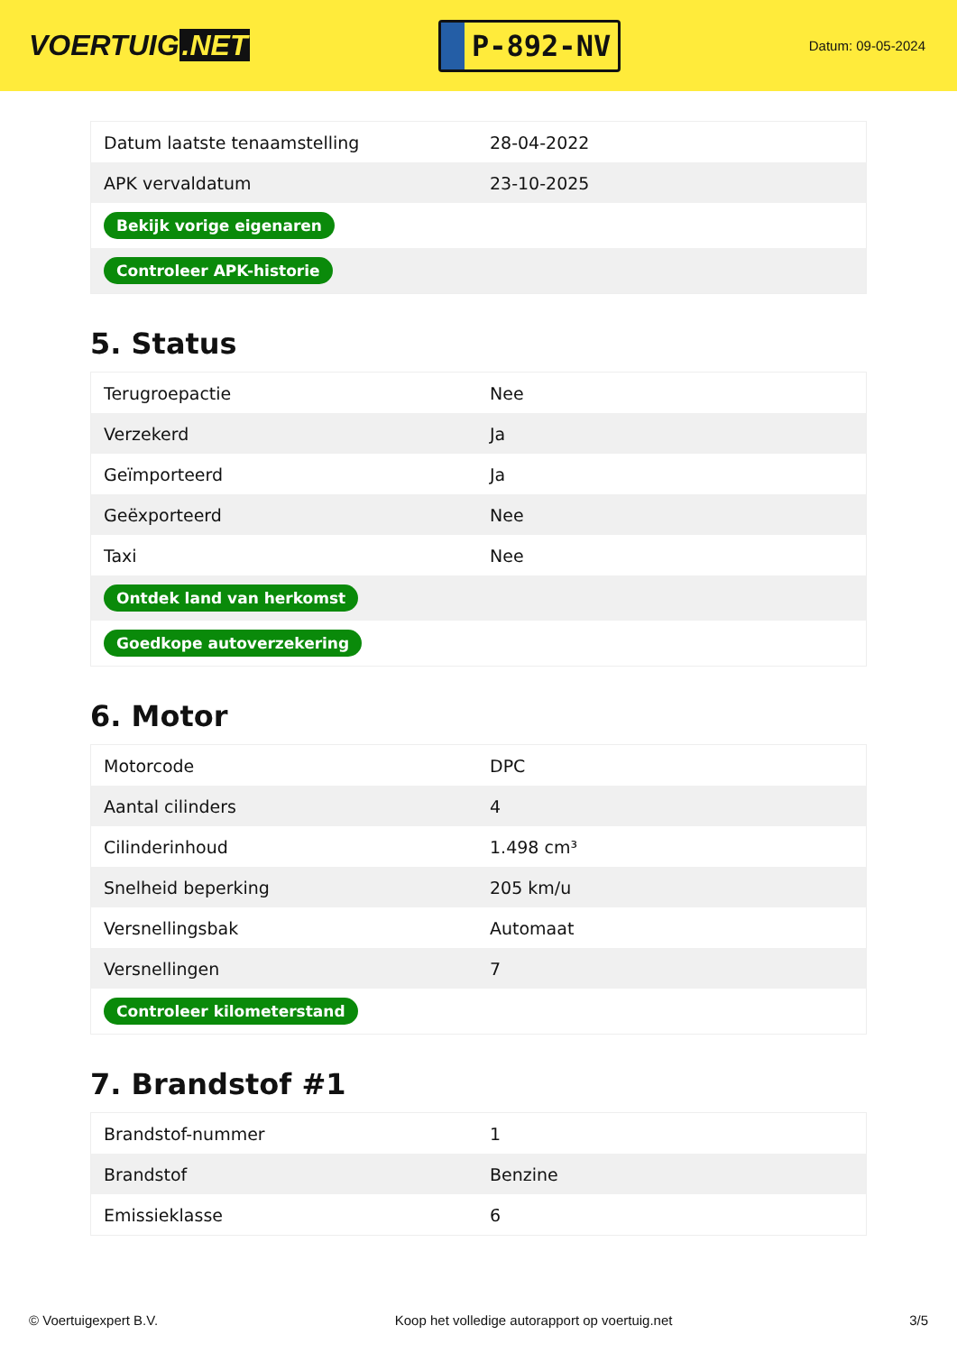VOERTUIG.NET
P-892-NV
Datum: 09-05-2024
| Datum laatste tenaamstelling | 28-04-2022 |
| APK vervaldatum | 23-10-2025 |
| Bekijk vorige eigenaren | |
| Controleer APK-historie | |
5. Status
| Terugroepactie | Nee |
| Verzekerd | Ja |
| Geïmporteerd | Ja |
| Geëxporteerd | Nee |
| Taxi | Nee |
| Ontdek land van herkomst | |
| Goedkope autoverzekering | |
6. Motor
| Motorcode | DPC |
| Aantal cilinders | 4 |
| Cilinderinhoud | 1.498 cm³ |
| Snelheid beperking | 205 km/u |
| Versnellingsbak | Automaat |
| Versnellingen | 7 |
| Controleer kilometerstand | |
7. Brandstof #1
| Brandstof-nummer | 1 |
| Brandstof | Benzine |
| Emissieklasse | 6 |
© Voertuigexpert B.V. Koop het volledige autorapport op voertuig.net 3/5